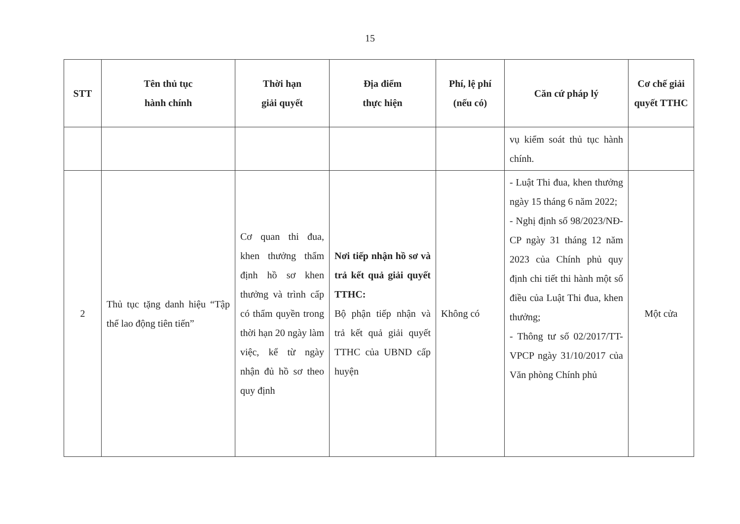15
| STT | Tên thủ tục hành chính | Thời hạn giải quyết | Địa điểm thực hiện | Phí, lệ phí (nếu có) | Căn cứ pháp lý | Cơ chế giải quyết TTHC |
| --- | --- | --- | --- | --- | --- | --- |
| | | | | | vụ kiểm soát thủ tục hành chính. | |
| 2 | Thủ tục tặng danh hiệu “Tập thể lao động tiên tiến” | Cơ quan thi đua, khen thưởng thẩm định hồ sơ khen thưởng và trình cấp có thẩm quyền trong thời hạn 20 ngày làm việc, kể từ ngày nhận đủ hồ sơ theo quy định | Nơi tiếp nhận hồ sơ và trả kết quả giải quyết TTHC: Bộ phận tiếp nhận và trả kết quả giải quyết TTHC của UBND cấp huyện | Không có | - Luật Thi đua, khen thưởng ngày 15 tháng 6 năm 2022; - Nghị định số 98/2023/NĐ-CP ngày 31 tháng 12 năm 2023 của Chính phủ quy định chi tiết thi hành một số điều của Luật Thi đua, khen thưởng; - Thông tư số 02/2017/TT-VPCP ngày 31/10/2017 của Văn phòng Chính phủ | Một cửa |